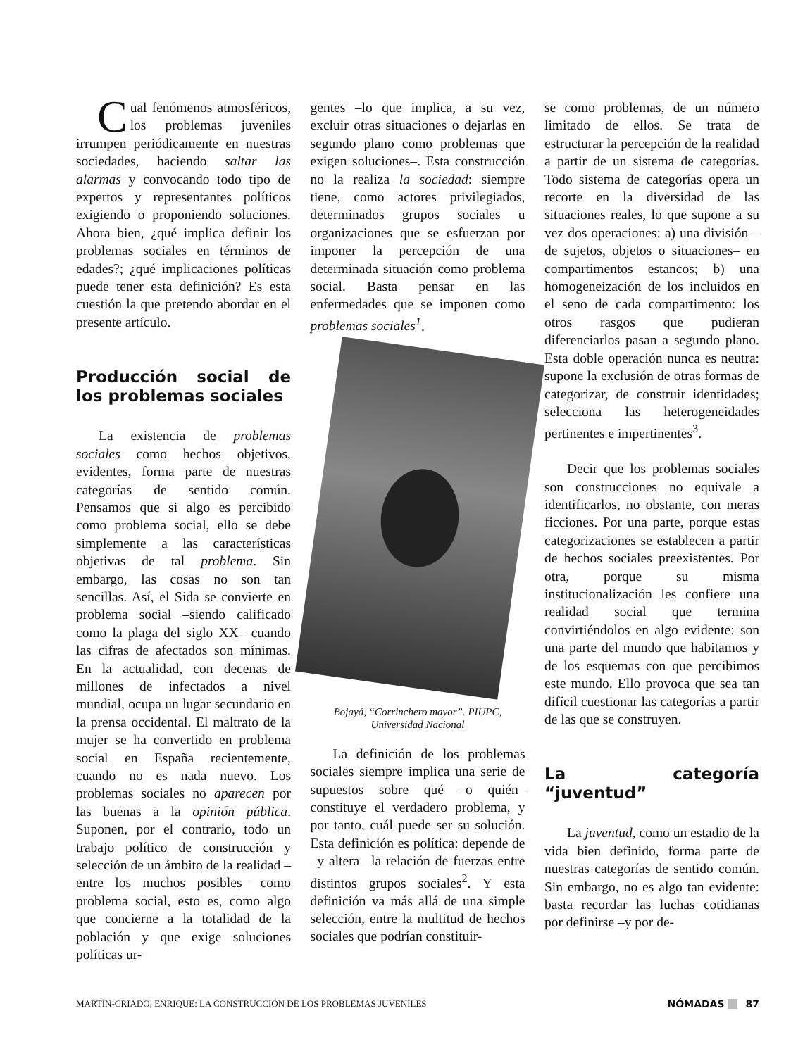Cual fenómenos atmosféricos, los problemas juveniles irrumpen periódicamente en nuestras sociedades, haciendo saltar las alarmas y convocando todo tipo de expertos y representantes políticos exigiendo o proponiendo soluciones. Ahora bien, ¿qué implica definir los problemas sociales en términos de edades?; ¿qué implicaciones políticas puede tener esta definición? Es esta cuestión la que pretendo abordar en el presente artículo.
Producción social de los problemas sociales
La existencia de problemas sociales como hechos objetivos, evidentes, forma parte de nuestras categorías de sentido común. Pensamos que si algo es percibido como problema social, ello se debe simplemente a las características objetivas de tal problema. Sin embargo, las cosas no son tan sencillas. Así, el Sida se convierte en problema social –siendo calificado como la plaga del siglo XX– cuando las cifras de afectados son mínimas. En la actualidad, con decenas de millones de infectados a nivel mundial, ocupa un lugar secundario en la prensa occidental. El maltrato de la mujer se ha convertido en problema social en España recientemente, cuando no es nada nuevo. Los problemas sociales no aparecen por las buenas a la opinión pública. Suponen, por el contrario, todo un trabajo político de construcción y selección de un ámbito de la realidad –entre los muchos posibles– como problema social, esto es, como algo que concierne a la totalidad de la población y que exige soluciones políticas ur-
gentes –lo que implica, a su vez, excluir otras situaciones o dejarlas en segundo plano como problemas que exigen soluciones–. Esta construcción no la realiza la sociedad: siempre tiene, como actores privilegiados, determinados grupos sociales u organizaciones que se esfuerzan por imponer la percepción de una determinada situación como problema social. Basta pensar en las enfermedades que se imponen como problemas sociales<sup>1</sup>.
Bojayá, “Corrinchero mayor”. PIUPC, Universidad Nacional
La definición de los problemas sociales siempre implica una serie de supuestos sobre qué –o quién– constituye el verdadero problema, y por tanto, cuál puede ser su solución. Esta definición es política: depende de –y altera– la relación de fuerzas entre distintos grupos sociales<sup>2</sup>. Y esta definición va más allá de una simple selección, entre la multitud de hechos sociales que podrían constituir-
se como problemas, de un número limitado de ellos. Se trata de estructurar la percepción de la realidad a partir de un sistema de categorías. Todo sistema de categorías opera un recorte en la diversidad de las situaciones reales, lo que supone a su vez dos operaciones: a) una división –de sujetos, objetos o situaciones– en compartimentos estancos; b) una homogeneización de los incluidos en el seno de cada compartimento: los otros rasgos que pudieran diferenciarlos pasan a segundo plano. Esta doble operación nunca es neutra: supone la exclusión de otras formas de categorizar, de construir identidades; selecciona las heterogeneidades pertinentes e impertinentes<sup>3</sup>.
Decir que los problemas sociales son construcciones no equivale a identificarlos, no obstante, con meras ficciones. Por una parte, porque estas categorizaciones se establecen a partir de hechos sociales preexistentes. Por otra, porque su misma institucionalización les confiere una realidad social que termina convirtiéndolos en algo evidente: son una parte del mundo que habitamos y de los esquemas con que percibimos este mundo. Ello provoca que sea tan difícil cuestionar las categorías a partir de las que se construyen.
La categoría “juventud”
La juventud, como un estadio de la vida bien definido, forma parte de nuestras categorías de sentido común. Sin embargo, no es algo tan evidente: basta recordar las luchas cotidianas por definirse –y por de-
MARTÍN-CRIADO, ENRIQUE: LA CONSTRUCCIÓN DE LOS PROBLEMAS JUVENILES NÓMADAS 87